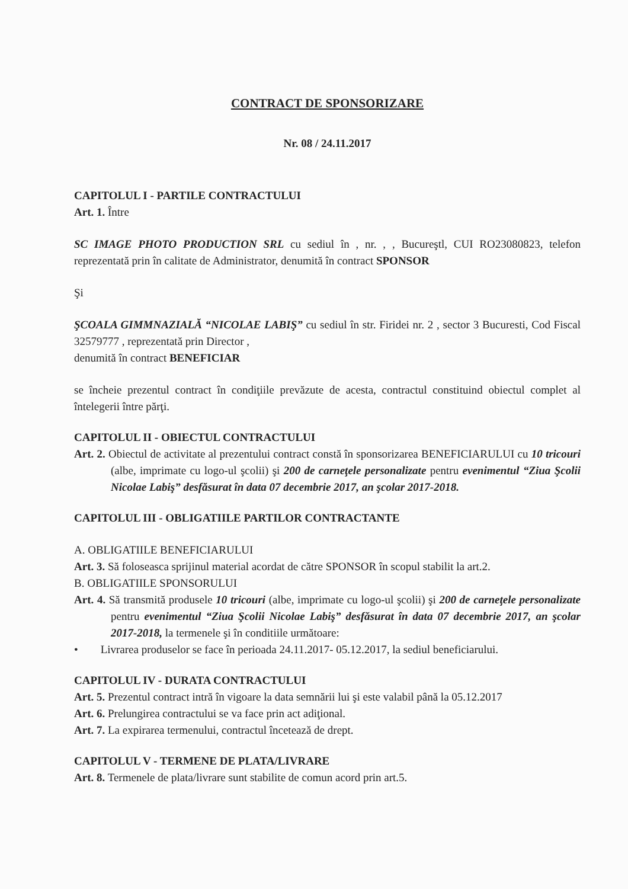CONTRACT DE SPONSORIZARE
Nr. 08 / 24.11.2017
CAPITOLUL I - PARTILE CONTRACTULUI
Art. 1. Între
SC IMAGE PHOTO PRODUCTION SRL cu sediul în , nr. , , Bucureştl, CUI RO23080823, telefon reprezentată prin în calitate de Administrator, denumită în contract SPONSOR
Şi
ŞCOALA GIMMNAZIALĂ “NICOLAE LABIŞ” cu sediul în str. Firidei nr. 2 , sector 3 Bucuresti, Cod Fiscal 32579777 , reprezentată prin Director ,
denumită în contract BENEFICIAR
se încheie prezentul contract în condiţiile prevăzute de acesta, contractul constituind obiectul complet al întelegerii între părţi.
CAPITOLUL II - OBIECTUL CONTRACTULUI
Art. 2. Obiectul de activitate al prezentului contract constă în sponsorizarea BENEFICIARULUI cu 10 tricouri (albe, imprimate cu logo-ul şcolii) şi 200 de carneţele personalizate pentru evenimentul “Ziua Şcolii Nicolae Labiş” desfăsurat în data 07 decembrie 2017, an şcolar 2017-2018.
CAPITOLUL III - OBLIGATIILE PARTILOR CONTRACTANTE
A. OBLIGATIILE BENEFICIARULUI
Art. 3. Să foloseasca sprijinul material acordat de către SPONSOR în scopul stabilit la art.2.
B. OBLIGATIILE SPONSORULUI
Art. 4. Să transmită produsele 10 tricouri (albe, imprimate cu logo-ul şcolii) şi 200 de carneţele personalizate pentru evenimentul “Ziua Şcolii Nicolae Labiş” desfăsurat în data 07 decembrie 2017, an şcolar 2017-2018, la termenele şi în conditiile următoare:
• Livrarea produselor se face în perioada 24.11.2017- 05.12.2017, la sediul beneficiarului.
CAPITOLUL IV - DURATA CONTRACTULUI
Art. 5. Prezentul contract intră în vigoare la data semnării lui şi este valabil până la 05.12.2017
Art. 6. Prelungirea contractului se va face prin act adiţional.
Art. 7. La expirarea termenului, contractul încetează de drept.
CAPITOLUL V - TERMENE DE PLATA/LIVRARE
Art. 8. Termenele de plata/livrare sunt stabilite de comun acord prin art.5.